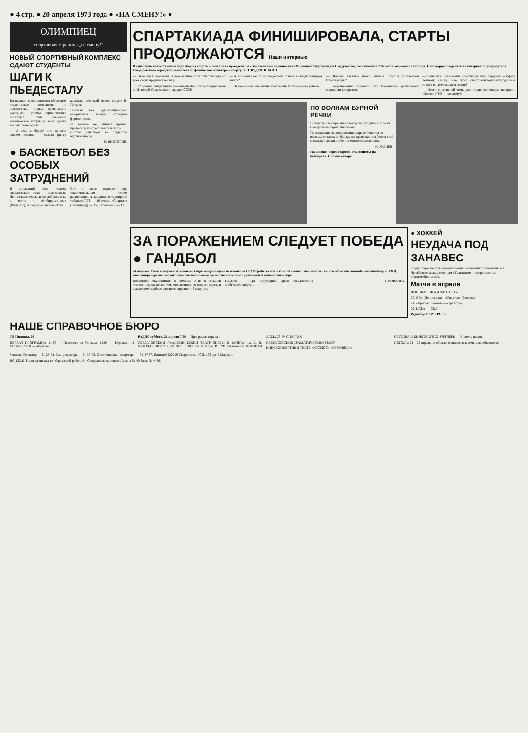● 4 стр. ● 20 апреля 1973 года ● «НА СМЕНУ!» ●
ОЛИМПИЕЦ
спортивная страница „на смену!"
НОВЫЙ СПОРТИВНЫЙ КОМПЛЕКС СДАЮТ СТУДЕНТЫ
ШАГИ К ПЬЕДЕСТАЛУ
На недавно закончившемся областном студенческом первенстве по классической борьбе превосходно выступили атлеты юридического института. Они завоевали чемпионские титулы во всех десяти весовых категориях.
— А ведь в борьбу они пришли совсем недавно, — сказал тренер команды почетный мастер спорта В. Петров.
Приказы без организационного оформления всегда страдают формализмом.
И, конечно же, личный пример профессорско-преподавательского состава действует на студентов вдохновляюще.
В. ВИКТОРОВ.
● БАСКЕТБОЛ БЕЗ ОСОБЫХ ЗАТРУДНЕНИЙ
В последний день лидеры свердловского тура — спартаковцы Ленинграда очень легко добыли очко в матче с «Кибиркштисом» (Вильнюс), победив со счетом 74:56.
Вот в каком порядке пере заключительным туром расположились команды в турнирной таблице: ТТТ — 16 очков, «Спартак» (Ленинград) — 15, «Уралмаш» — 13...
СПАРТАКИАДА ФИНИШИРОВАЛА, СТАРТЫ ПРОДОЛЖАЮТСЯ Наши интервью
В субботу на искусственном льду Дворца спорта «Снежинка» проведены заключительные соревнования IV зимней Спартакиады Свердловска, посвященной 250-летию образования города. Наш корреспондент взял интервью у председателя Свердловского городского комитета по физической культуре и спорту В. Н. КУДРИНСКОГО.
— Вячеслав Николаевич, в чем отличие этой Спартакиады от трех своих предшественниц?
— IV зимняя Спартакиада посвящена 250-летию Свердловска и III зимней Спартакиаде народов СССР.
— А кто занял места на пьедестале почета в общекомандном зачете?
— Первое место завоевали спортсмены Октябрьского района.
— Каковы главные итоги зимних стартов юбилейной Спартакиады?
— Соревнования показали, что Свердловск располагает хорошими резервами.
— Вячеслав Николаевич, спортивная зима передала эстафету летнему сезону. Что ждет спортсменов-физкультурников города в наступающем сезоне?
— Итоги спортивной зимы уже стали достоянием истории... «Значок ГТО — каждому!».
ПО ВОЛНАМ БУРНОЙ РЕЧКИ
В субботу и воскресенье электрички уходили с утра из Свердловска переполненными.
Проводившиеся соревнования на реке Решетка по водному слалому на байдарках привлекли на берега этой маленькой речки особенно много отдыхающих.
Н. РУДНЕВ.
На снимке: перед стартом, слаломисты на байдарках. Снимок автора.
ЗА ПОРАЖЕНИЕМ СЛЕДУЕТ ПОБЕДА ● ГАНДБОЛ
24 апреля в Киеве и Каунасе начинаются игры второго круга чемпионата СССР среди женских команд высшей лиги класса «А». Свердловские команды «Калининец» и УПИ, участницы первенства, заканчивают подготовку, проводят последние тренировки и контрольные игры.
Подготовка «Калининца» и команды УПИ в большей степени определялась тем, что, начиная со второго круга, и в женском гандболе вводится «правило 45 секунд».
Гандбол — игра, популярная среди свердловских любителей спорта...
Г. КОВАЛЕВ.
● ХОККЕЙ
НЕУДАЧА ПОД ЗАНАВЕС
Трудно переоценить значение матча, состоявшегося позавчера в Челябинске между местным «Трактором» и свердловским «Автомобилистом».
Матчи в апреле
ВЫСШАЯ ЛИГА КЛАССА «А»
20. СКА (Ленинград)—«Спартак» (Москва).
21. «Крылья Советов»—«Трактор».
29. ЦСКА — СКА.
Редактор Г. ЧУКРЕЕВ.
НАШЕ СПРАВОЧНОЕ БЮРО
ТВ Пятница, 20
ПЕРВАЯ ПРОГРАММА 11.30 — Передачи из Москвы. 19.00 — Передачи из Москвы. 23.00 — «Время».
РАДИО суббота, 21 апреля 7.30 — Программа передач.
СВЕРДЛОВСКИЙ АКАДЕМИЧЕСКИЙ ТЕАТР ОПЕРЫ И БАЛЕТА им. А. В. ЛУНАЧАРСКОГО 21-IV ПЕР ГЮНТ 22-IV утром ЗОЛУШКА вечером ПИКОВАЯ ДАМА 23-IV СПАРТАК
СВЕРДЛОВСКИЙ ДРАМАТИЧЕСКИЙ ТЕАТР
КИНОКОНЦЕРТНЫЙ ТЕАТР «КОСМОС» «КРОМВЕЛЬ»
СЕГОДНЯ В КИНОТЕАТРАХ: ОКТЯБРЬ — Учитель пения.
ПОГОДА: 21—22 апреля по области ожидается переменная облачность.
Звоните! Редактор — 51-28-61. Зам. редактора — 51-38-75. Ответственный секретарь — 51-47-67. Пишите! 620219 Свердловск, ГСП, 153, ул. 8 Марта, 8.
НС 13216. Типография изд-ва «Уральский рабочий», Свердловск, проспект Ленина № 49 Заказ № 4426.